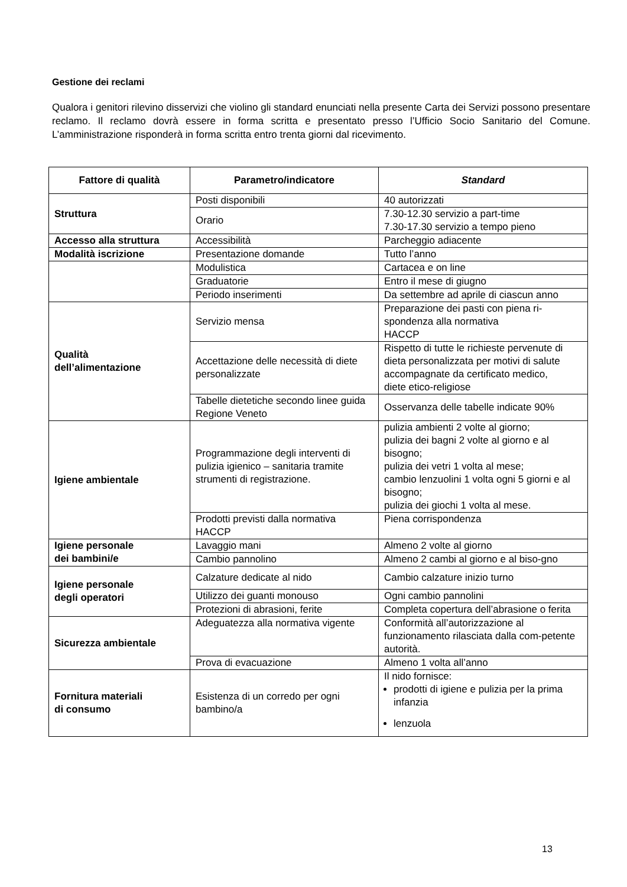Gestione dei reclami
Qualora i genitori rilevino disservizi che violino gli standard enunciati nella presente Carta dei Servizi possono presentare reclamo. Il reclamo dovrà essere in forma scritta e presentato presso l’Ufficio Socio Sanitario del Comune. L’amministrazione risponderà in forma scritta entro trenta giorni dal ricevimento.
| Fattore di qualità | Parametro/indicatore | Standard |
| --- | --- | --- |
| Struttura | Posti disponibili | 40 autorizzati |
| | Orario | 7.30-12.30 servizio a part-time 7.30-17.30 servizio a tempo pieno |
| Accesso alla struttura | Accessibilità | Parcheggio adiacente |
| Modalità iscrizione | Presentazione domande | Tutto l’anno |
| | Modulistica | Cartacea e on line |
| | Graduatorie | Entro il mese di giugno |
| | Periodo inserimenti | Da settembre ad aprile di ciascun anno |
| Qualità dell’alimentazione | Servizio mensa | Preparazione dei pasti con piena ri-spondenza alla normativa HACCP |
| | Accettazione delle necessità di diete personalizzate | Rispetto di tutte le richieste pervenute di dieta personalizzata per motivi di salute accompagnate da certificato medico, diete etico-religiose |
| | Tabelle dietetiche secondo linee guida Regione Veneto | Osservanza delle tabelle indicate 90% |
| Igiene ambientale | Programmazione degli interventi di pulizia igienico – sanitaria tramite strumenti di registrazione. | pulizia ambienti 2 volte al giorno; pulizia dei bagni 2 volte al giorno e al bisogno; pulizia dei vetri 1 volta al mese; cambio lenzuolini 1 volta ogni 5 giorni e al bisogno; pulizia dei giochi 1 volta al mese. |
| | Prodotti previsti dalla normativa HACCP | Piena corrispondenza |
| Igiene personale dei bambini/e | Lavaggio mani | Almeno 2 volte al giorno |
| | Cambio pannolino | Almeno 2 cambi al giorno e al biso-gno |
| Igiene personale degli operatori | Calzature dedicate al nido | Cambio calzature inizio turno |
| | Utilizzo dei guanti monouso | Ogni cambio pannolini |
| | Protezioni di abrasioni, ferite | Completa copertura dell’abrasione o ferita |
| Sicurezza ambientale | Adeguatezza alla normativa vigente | Conformità all’autorizzazione al funzionamento rilasciata dalla com-petente autorità. |
| | Prova di evacuazione | Almeno 1 volta all’anno |
| Fornitura materiali di consumo | Esistenza di un corredo per ogni bambino/a | Il nido fornisce: prodotti di igiene e pulizia per la prima infanzia lenzuola |
13